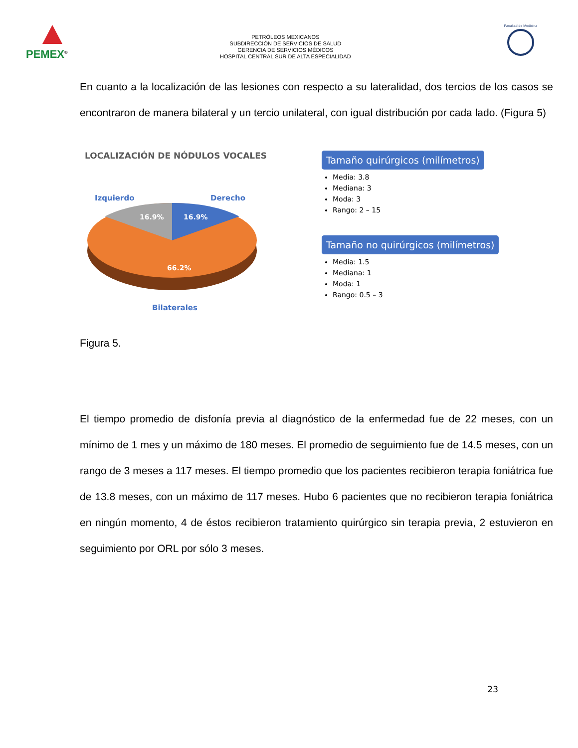PEMEX<sup>®</sup>
PETRÓLEOS MEXICANOS
SUBDIRECCIÓN DE SERVICIOS DE SALUD
GERENCIA DE SERVICIOS MÉDICOS
HOSPITAL CENTRAL SUR DE ALTA ESPECIALIDAD
Facultad de Medicina
En cuanto a la localización de las lesiones con respecto a su lateralidad, dos tercios de los casos se encontraron de manera bilateral y un tercio unilateral, con igual distribución por cada lado. (Figura 5)
LOCALIZACIÓN DE NÓDULOS VOCALES
Izquierdo
Derecho
16.9%
16.9%
66.2%
Bilaterales
Tamaño quirúrgicos (milímetros)
Media: 3.8
Mediana: 3
Moda: 3
Rango: 2 – 15
Tamaño no quirúrgicos (milímetros)
Media: 1.5
Mediana: 1
Moda: 1
Rango: 0.5 – 3
Figura 5.
El tiempo promedio de disfonía previa al diagnóstico de la enfermedad fue de 22 meses, con un mínimo de 1 mes y un máximo de 180 meses. El promedio de seguimiento fue de 14.5 meses, con un rango de 3 meses a 117 meses. El tiempo promedio que los pacientes recibieron terapia foniátrica fue de 13.8 meses, con un máximo de 117 meses. Hubo 6 pacientes que no recibieron terapia foniátrica en ningún momento, 4 de éstos recibieron tratamiento quirúrgico sin terapia previa, 2 estuvieron en seguimiento por ORL por sólo 3 meses.
23